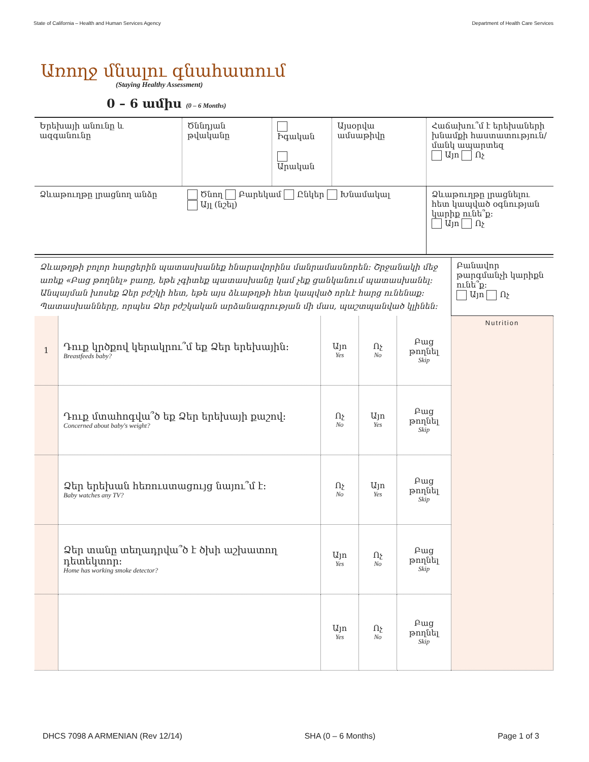State of California – Health and Human Services Agency Department of Health Care Services
Առողջ մնալու գնահատում
(Staying Healthy Assessment)
0 – 6 ամիս (0 – 6 Months)
| Երեխայի անունը և ազգանունը | Ծննդյան թվականը | Իգական Արական | Այսօրվա ամսաթիվը | Հաճախու՞մ է երեխաների խնամքի հաստատություն/մանկ ապարտեզ Այո Ոչ |
| Ձևաթուղթը լրացնող անձը | Ծնող Բարեկամ Ընկեր Խնամակալ Այլ (նշել) | | | Ձևաթուղթը լրացնելու հետ կապված օգնության կարիք ունե՞ք։ Այո Ոչ |
| Ձևաթղթի բոլոր հարցերին պատասխանեք հնարավորինս մանրամասնորեն։ Շրջանակի մեջ առեք «Բաց թողնել» բառը, եթե չգիտեք պատասխանը կամ չեք ցանկանում պատասխանել։ Անպայման խոսեք Ձեր բժշկի հետ, եթե այս ձևաթղթի հետ կապված որևէ հարց ունենաք։ Պատասխանները, որպես Ձեր բժշկական արձանագրության մի մաս, պաշտպանված կլինեն։ | Բանավոր թարգմանչի կարիքն ունե՞ք։ Այո Ոչ |
| 1 | Դուք կրծքով կերակրու՞մ եք Ձեր երեխային։ Breastfeeds baby? | Այո Yes | Ոչ No | Բաց թողնել Skip | Nutrition |
| | Դուք մտահոգվա՞ծ եք Ձեր երեխայի քաշով։ Concerned about baby's weight? | Ոչ No | Այո Yes | Բաց թողնել Skip | |
| | Ձեր երեխան հեռուստացույց նայու՞մ է։ Baby watches any TV? | Ոչ No | Այո Yes | Բաց թողնել Skip | |
| | Ձեր տանը տեղադրվա՞ծ է ծխի աշխատող դետեկտոր։ Home has working smoke detector? | Այո Yes | Ոչ No | Բաց թողնել Skip | |
| | | Այո Yes | Ոչ No | Բաց թողնել Skip | |
DHCS 7098 A ARMENIAN (Rev 12/14) SHA (0 – 6 Months) Page 1 of 3